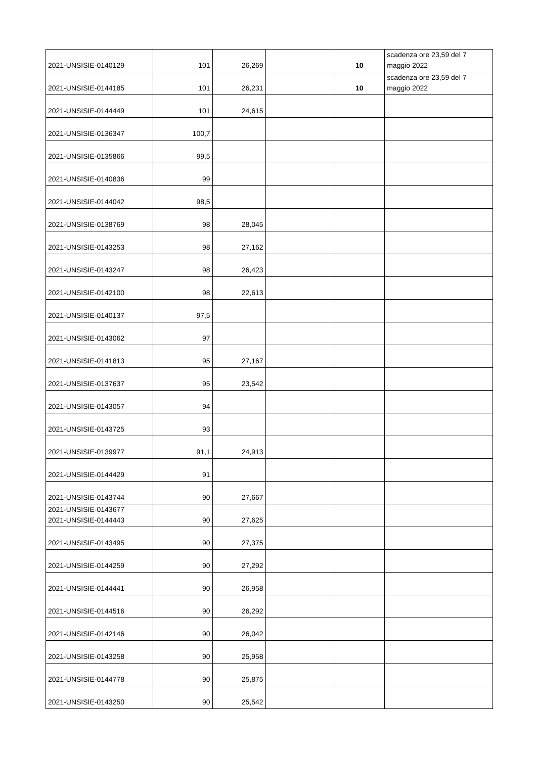| 2021-UNSISIE-0140129 | 101 | 26,269 | | 10 | scadenza ore 23,59 del 7 maggio 2022 |
| 2021-UNSISIE-0144185 | 101 | 26,231 | | 10 | scadenza ore 23,59 del 7 maggio 2022 |
| 2021-UNSISIE-0144449 | 101 | 24,615 | | | |
| 2021-UNSISIE-0136347 | 100,7 | | | | |
| 2021-UNSISIE-0135866 | 99,5 | | | | |
| 2021-UNSISIE-0140836 | 99 | | | | |
| 2021-UNSISIE-0144042 | 98,5 | | | | |
| 2021-UNSISIE-0138769 | 98 | 28,045 | | | |
| 2021-UNSISIE-0143253 | 98 | 27,162 | | | |
| 2021-UNSISIE-0143247 | 98 | 26,423 | | | |
| 2021-UNSISIE-0142100 | 98 | 22,613 | | | |
| 2021-UNSISIE-0140137 | 97,5 | | | | |
| 2021-UNSISIE-0143062 | 97 | | | | |
| 2021-UNSISIE-0141813 | 95 | 27,167 | | | |
| 2021-UNSISIE-0137637 | 95 | 23,542 | | | |
| 2021-UNSISIE-0143057 | 94 | | | | |
| 2021-UNSISIE-0143725 | 93 | | | | |
| 2021-UNSISIE-0139977 | 91,1 | 24,913 | | | |
| 2021-UNSISIE-0144429 | 91 | | | | |
| 2021-UNSISIE-0143744 | 90 | 27,667 | | | |
| 2021-UNSISIE-0143677 2021-UNSISIE-0144443 | 90 | 27,625 | | | |
| 2021-UNSISIE-0143495 | 90 | 27,375 | | | |
| 2021-UNSISIE-0144259 | 90 | 27,292 | | | |
| 2021-UNSISIE-0144441 | 90 | 26,958 | | | |
| 2021-UNSISIE-0144516 | 90 | 26,292 | | | |
| 2021-UNSISIE-0142146 | 90 | 26,042 | | | |
| 2021-UNSISIE-0143258 | 90 | 25,958 | | | |
| 2021-UNSISIE-0144778 | 90 | 25,875 | | | |
| 2021-UNSISIE-0143250 | 90 | 25,542 | | | |